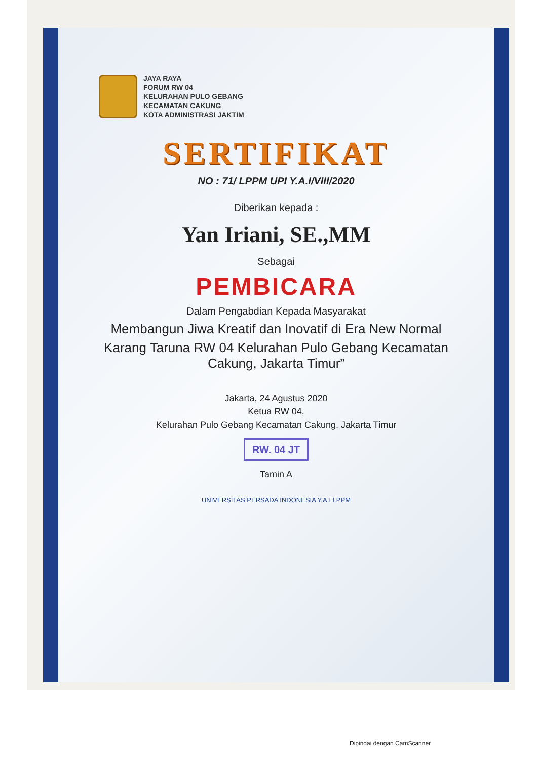JAYA RAYA
FORUM RW 04
KELURAHAN PULO GEBANG
KECAMATAN CAKUNG
KOTA ADMINISTRASI JAKTIM
SERTIFIKAT
NO : 71/ LPPM UPI Y.A.I/VIII/2020
Diberikan kepada :
Yan Iriani, SE.,MM
Sebagai
PEMBICARA
Dalam Pengabdian Kepada Masyarakat
Membangun Jiwa Kreatif dan Inovatif di Era New Normal
Karang Taruna RW 04 Kelurahan Pulo Gebang Kecamatan Cakung, Jakarta Timur”
Jakarta, 24 Agustus 2020
Ketua RW 04,
Kelurahan Pulo Gebang Kecamatan Cakung, Jakarta Timur
RW. 04 JT
Tamin A
UNIVERSITAS PERSADA INDONESIA Y.A.I LPPM
Dipindai dengan CamScanner